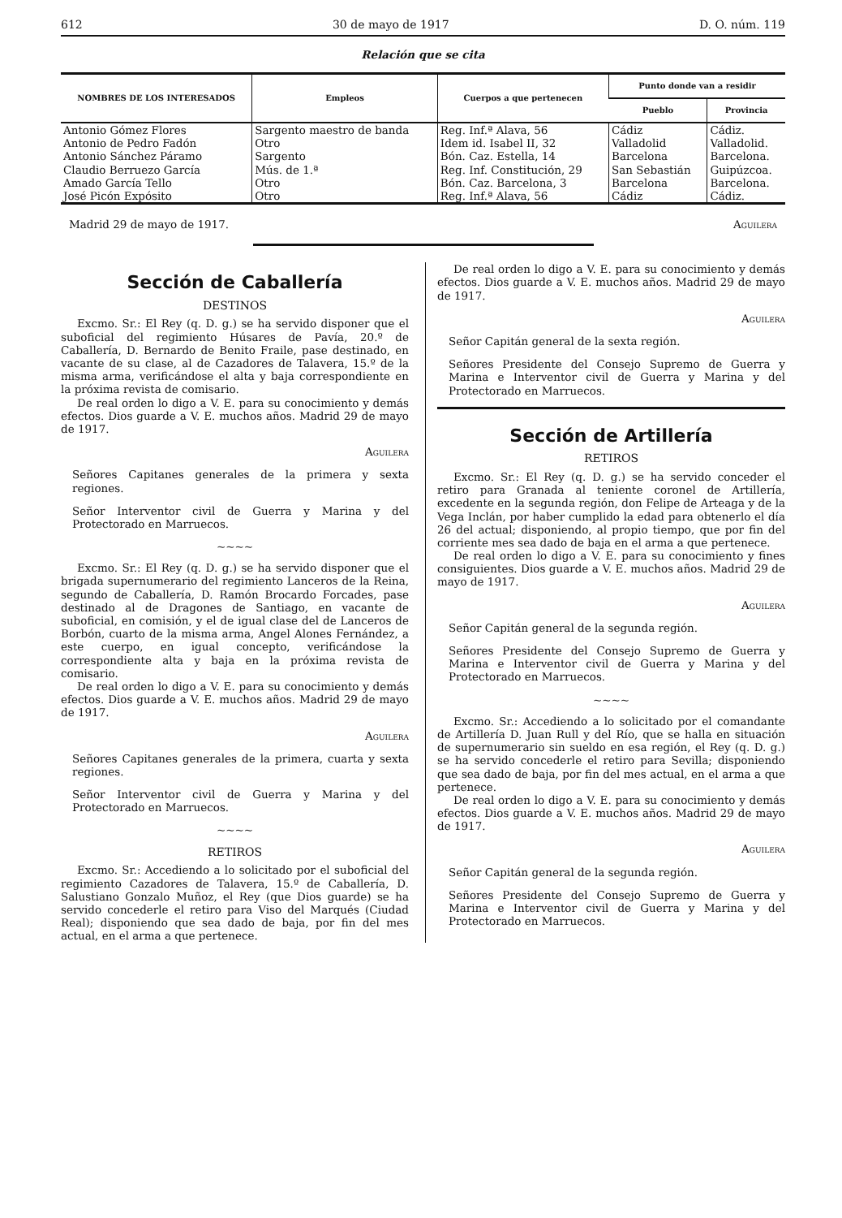612 30 de mayo de 1917 D. O. núm. 119
Relación que se cita
| NOMBRES DE LOS INTERESADOS | Empleos | Cuerpos a que pertenecen | Punto donde van a residir | |
| --- | --- | --- | --- | --- |
| | | | Pueblo | Provincia |
| Antonio Gómez Flores | Sargento maestro de banda | Reg. Inf.ª Alava, 56 | Cádiz | Cádiz. |
| Antonio de Pedro Fadón | Otro | Idem id. Isabel II, 32 | Valladolid | Valladolid. |
| Antonio Sánchez Páramo | Sargento | Bón. Caz. Estella, 14 | Barcelona | Barcelona. |
| Claudio Berruezo García | Mús. de 1.ª | Reg. Inf. Constitución, 29 | San Sebastián | Guipúzcoa. |
| Amado García Tello | Otro | Bón. Caz. Barcelona, 3 | Barcelona | Barcelona. |
| José Picón Expósito | Otro | Reg. Inf.ª Alava, 56 | Cádiz | Cádiz. |
Madrid 29 de mayo de 1917. Aguilera
Sección de Caballería
DESTINOS
Excmo. Sr.: El Rey (q. D. g.) se ha servido disponer que el suboficial del regimiento Húsares de Pavía, 20.º de Caballería, D. Bernardo de Benito Fraile, pase destinado, en vacante de su clase, al de Cazadores de Talavera, 15.º de la misma arma, verificándose el alta y baja correspondiente en la próxima revista de comisario.
De real orden lo digo a V. E. para su conocimiento y demás efectos. Dios guarde a V. E. muchos años. Madrid 29 de mayo de 1917.
Aguilera
Señores Capitanes generales de la primera y sexta regiones.
Señor Interventor civil de Guerra y Marina y del Protectorado en Marruecos.
~~~~
Excmo. Sr.: El Rey (q. D. g.) se ha servido disponer que el brigada supernumerario del regimiento Lanceros de la Reina, segundo de Caballería, D. Ramón Brocardo Forcades, pase destinado al de Dragones de Santiago, en vacante de suboficial, en comisión, y el de igual clase del de Lanceros de Borbón, cuarto de la misma arma, Angel Alones Fernández, a este cuerpo, en igual concepto, verificándose la correspondiente alta y baja en la próxima revista de comisario.
De real orden lo digo a V. E. para su conocimiento y demás efectos. Dios guarde a V. E. muchos años. Madrid 29 de mayo de 1917.
Aguilera
Señores Capitanes generales de la primera, cuarta y sexta regiones.
Señor Interventor civil de Guerra y Marina y del Protectorado en Marruecos.
~~~~
RETIROS
Excmo. Sr.: Accediendo a lo solicitado por el suboficial del regimiento Cazadores de Talavera, 15.º de Caballería, D. Salustiano Gonzalo Muñoz, el Rey (que Dios guarde) se ha servido concederle el retiro para Viso del Marqués (Ciudad Real); disponiendo que sea dado de baja, por fin del mes actual, en el arma a que pertenece.
De real orden lo digo a V. E. para su conocimiento y demás efectos. Dios guarde a V. E. muchos años. Madrid 29 de mayo de 1917.
Aguilera
Señor Capitán general de la sexta región.
Señores Presidente del Consejo Supremo de Guerra y Marina e Interventor civil de Guerra y Marina y del Protectorado en Marruecos.
Sección de Artillería
RETIROS
Excmo. Sr.: El Rey (q. D. g.) se ha servido conceder el retiro para Granada al teniente coronel de Artillería, excedente en la segunda región, don Felipe de Arteaga y de la Vega Inclán, por haber cumplido la edad para obtenerlo el día 26 del actual; disponiendo, al propio tiempo, que por fin del corriente mes sea dado de baja en el arma a que pertenece.
De real orden lo digo a V. E. para su conocimiento y fines consiguientes. Dios guarde a V. E. muchos años. Madrid 29 de mayo de 1917.
Aguilera
Señor Capitán general de la segunda región.
Señores Presidente del Consejo Supremo de Guerra y Marina e Interventor civil de Guerra y Marina y del Protectorado en Marruecos.
~~~~
Excmo. Sr.: Accediendo a lo solicitado por el comandante de Artillería D. Juan Rull y del Río, que se halla en situación de supernumerario sin sueldo en esa región, el Rey (q. D. g.) se ha servido concederle el retiro para Sevilla; disponiendo que sea dado de baja, por fin del mes actual, en el arma a que pertenece.
De real orden lo digo a V. E. para su conocimiento y demás efectos. Dios guarde a V. E. muchos años. Madrid 29 de mayo de 1917.
Aguilera
Señor Capitán general de la segunda región.
Señores Presidente del Consejo Supremo de Guerra y Marina e Interventor civil de Guerra y Marina y del Protectorado en Marruecos.